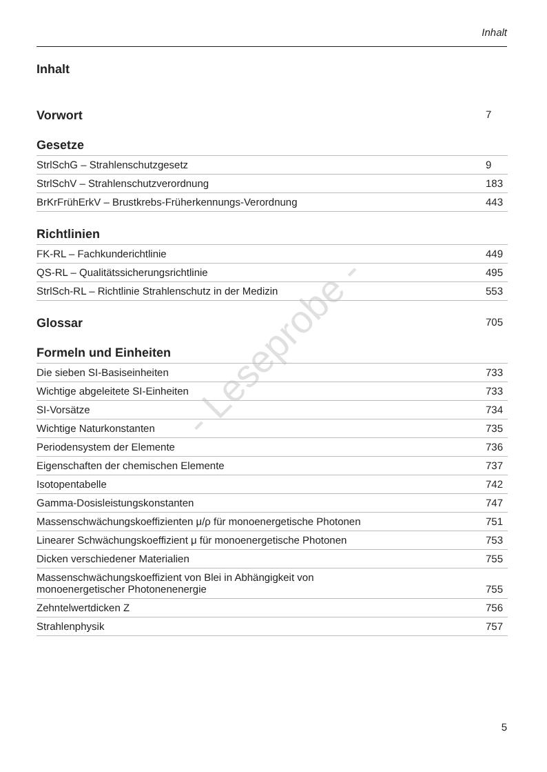Inhalt
- Leseprobe -
Inhalt
Vorwort 7
Gesetze
StrlSchG – Strahlenschutzgesetz 9
StrlSchV – Strahlenschutzverordnung 183
BrKrFrühErkV – Brustkrebs-Früherkennungs-Verordnung 443
Richtlinien
FK-RL – Fachkunderichtlinie 449
QS-RL – Qualitätssicherungsrichtlinie 495
StrlSch-RL – Richtlinie Strahlenschutz in der Medizin 553
Glossar 705
Formeln und Einheiten
Die sieben SI-Basiseinheiten 733
Wichtige abgeleitete SI-Einheiten 733
SI-Vorsätze 734
Wichtige Naturkonstanten 735
Periodensystem der Elemente 736
Eigenschaften der chemischen Elemente 737
Isotopentabelle 742
Gamma-Dosisleistungskonstanten 747
Massenschwächungskoeffizienten μ/ρ für monoenergetische Photonen 751
Linearer Schwächungskoeffizient μ für monoenergetische Photonen 753
Dicken verschiedener Materialien 755
Massenschwächungskoeffizient von Blei in Abhängigkeit von
monoenergetischer Photonenenergie 755
Zehntelwertdicken Z 756
Strahlenphysik 757
5